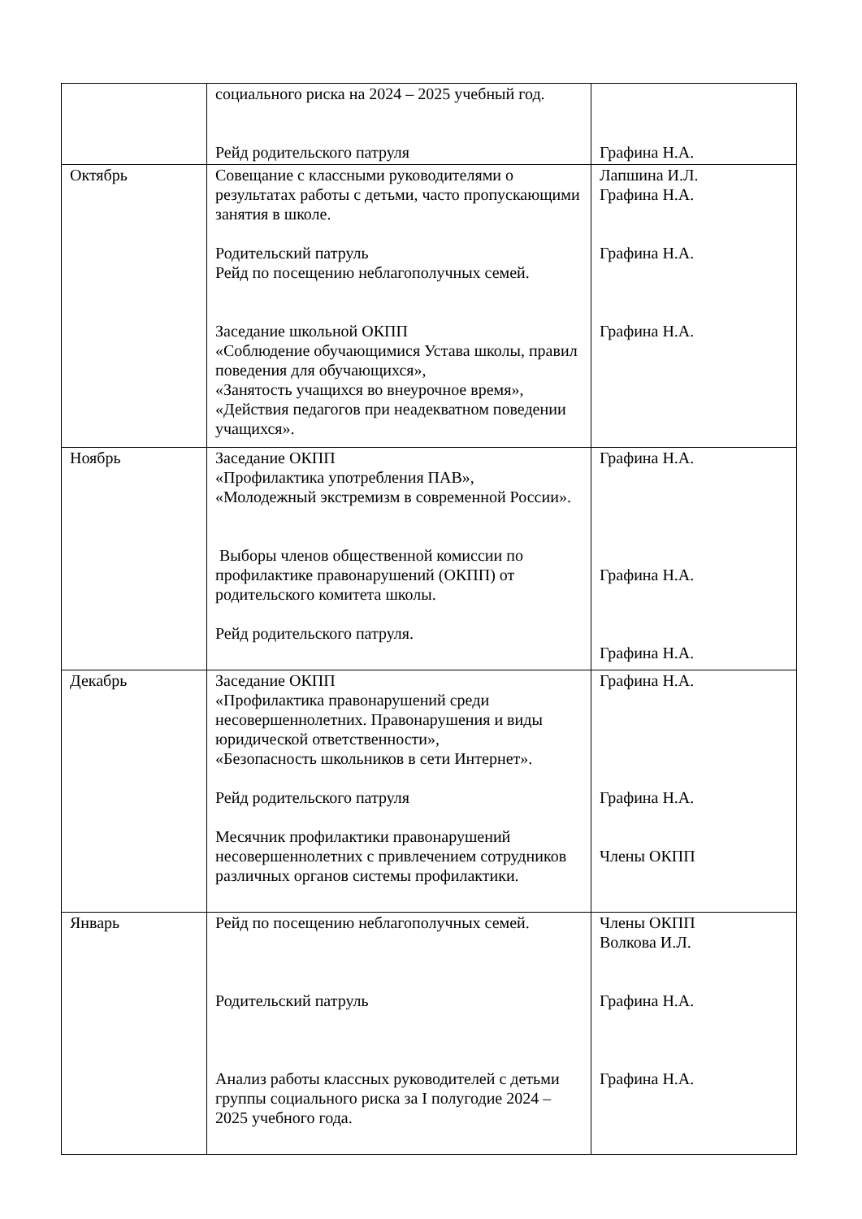| | социального риска на 2024 – 2025 учебный год. Рейд родительского патруля | Графина Н.А. |
| Октябрь | Совещание с классными руководителями о результатах работы с детьми, часто пропускающими занятия в школе. Родительский патруль Рейд по посещению неблагополучных семей. Заседание школьной ОКПП «Соблюдение обучающимися Устава школы, правил поведения для обучающихся», «Занятость учащихся во внеурочное время», «Действия педагогов при неадекватном поведении учащихся». | Лапшина И.Л. Графина Н.А. Графина Н.А. Графина Н.А. |
| Ноябрь | Заседание ОКПП «Профилактика употребления ПАВ», «Молодежный экстремизм в современной России». Выборы членов общественной комиссии по профилактике правонарушений (ОКПП) от родительского комитета школы. Рейд родительского патруля. | Графина Н.А. Графина Н.А. Графина Н.А. |
| Декабрь | Заседание ОКПП «Профилактика правонарушений среди несовершеннолетних. Правонарушения и виды юридической ответственности», «Безопасность школьников в сети Интернет». Рейд родительского патруля Месячник профилактики правонарушений несовершеннолетних с привлечением сотрудников различных органов системы профилактики. | Графина Н.А. Графина Н.А. Члены ОКПП |
| Январь | Рейд по посещению неблагополучных семей. Родительский патруль Анализ работы классных руководителей с детьми группы социального риска за I полугодие 2024 – 2025 учебного года. | Члены ОКПП Волкова И.Л. Графина Н.А. Графина Н.А. |